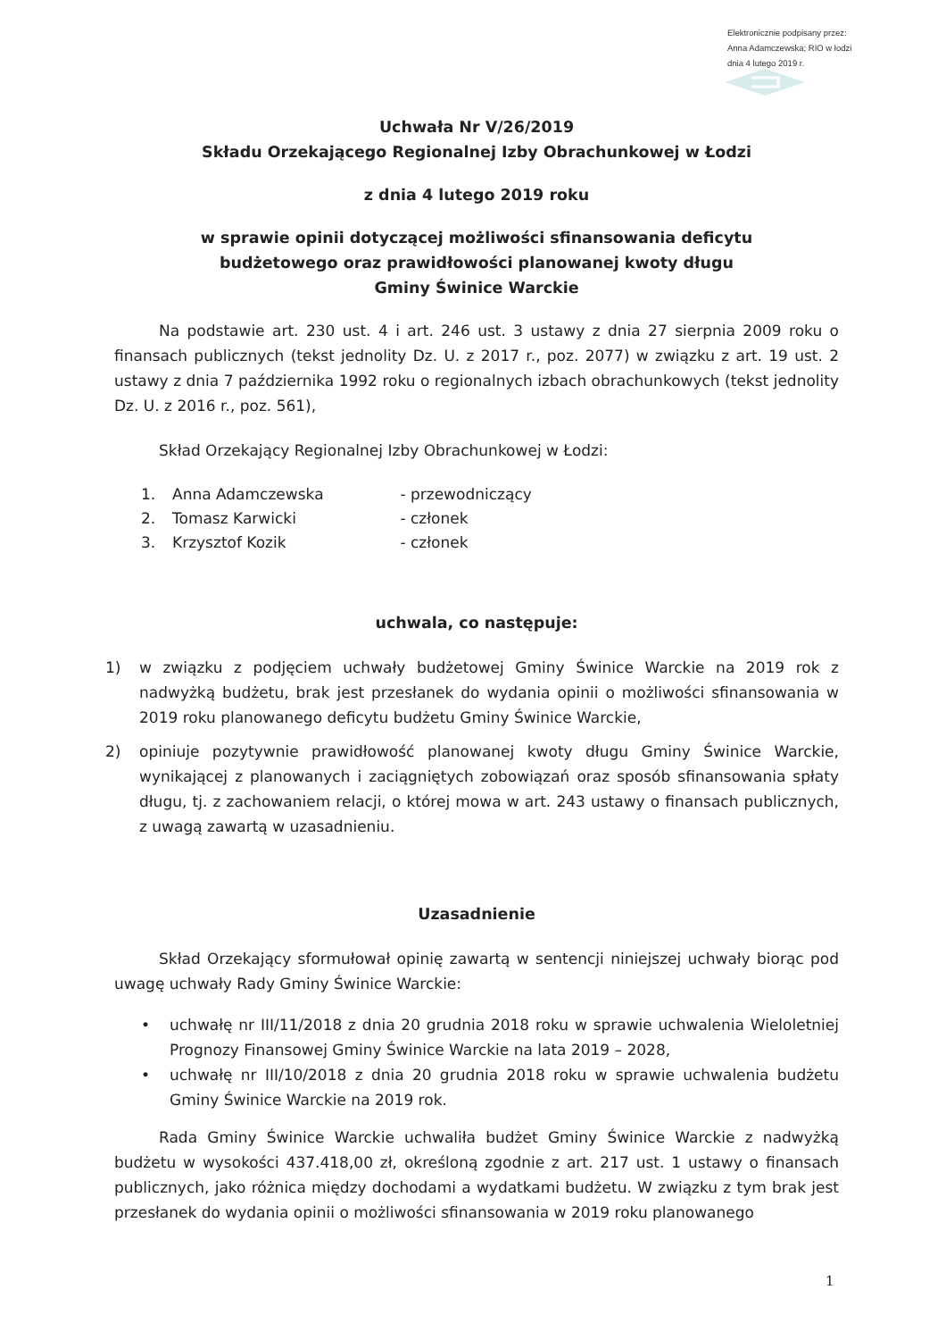Elektronicznie podpisany przez:
Anna Adamczewska; RIO w łodzi
dnia 4 lutego 2019 r.
Uchwała Nr V/26/2019
Składu Orzekającego Regionalnej Izby Obrachunkowej w Łodzi
z dnia 4 lutego 2019 roku
w sprawie opinii dotyczącej możliwości sfinansowania deficytu
budżetowego oraz prawidłowości planowanej kwoty długu
Gminy Świnice Warckie
Na podstawie art. 230 ust. 4 i art. 246 ust. 3 ustawy z dnia 27 sierpnia 2009 roku o finansach publicznych (tekst jednolity Dz. U. z 2017 r., poz. 2077) w związku z art. 19 ust. 2 ustawy z dnia 7 października 1992 roku o regionalnych izbach obrachunkowych (tekst jednolity Dz. U. z 2016 r., poz. 561),
Skład Orzekający Regionalnej Izby Obrachunkowej w Łodzi:
1. Anna Adamczewska - przewodniczący
2. Tomasz Karwicki - członek
3. Krzysztof Kozik - członek
uchwala, co następuje:
1) w związku z podjęciem uchwały budżetowej Gminy Świnice Warckie na 2019 rok z nadwyżką budżetu, brak jest przesłanek do wydania opinii o możliwości sfinansowania w 2019 roku planowanego deficytu budżetu Gminy Świnice Warckie,
2) opiniuje pozytywnie prawidłowość planowanej kwoty długu Gminy Świnice Warckie, wynikającej z planowanych i zaciągniętych zobowiązań oraz sposób sfinansowania spłaty długu, tj. z zachowaniem relacji, o której mowa w art. 243 ustawy o finansach publicznych, z uwagą zawartą w uzasadnieniu.
Uzasadnienie
Skład Orzekający sformułował opinię zawartą w sentencji niniejszej uchwały biorąc pod uwagę uchwały Rady Gminy Świnice Warckie:
• uchwałę nr III/11/2018 z dnia 20 grudnia 2018 roku w sprawie uchwalenia Wieloletniej Prognozy Finansowej Gminy Świnice Warckie na lata 2019 – 2028,
• uchwałę nr III/10/2018 z dnia 20 grudnia 2018 roku w sprawie uchwalenia budżetu Gminy Świnice Warckie na 2019 rok.
Rada Gminy Świnice Warckie uchwaliła budżet Gminy Świnice Warckie z nadwyżką budżetu w wysokości 437.418,00 zł, określoną zgodnie z art. 217 ust. 1 ustawy o finansach publicznych, jako różnica między dochodami a wydatkami budżetu. W związku z tym brak jest przesłanek do wydania opinii o możliwości sfinansowania w 2019 roku planowanego
1